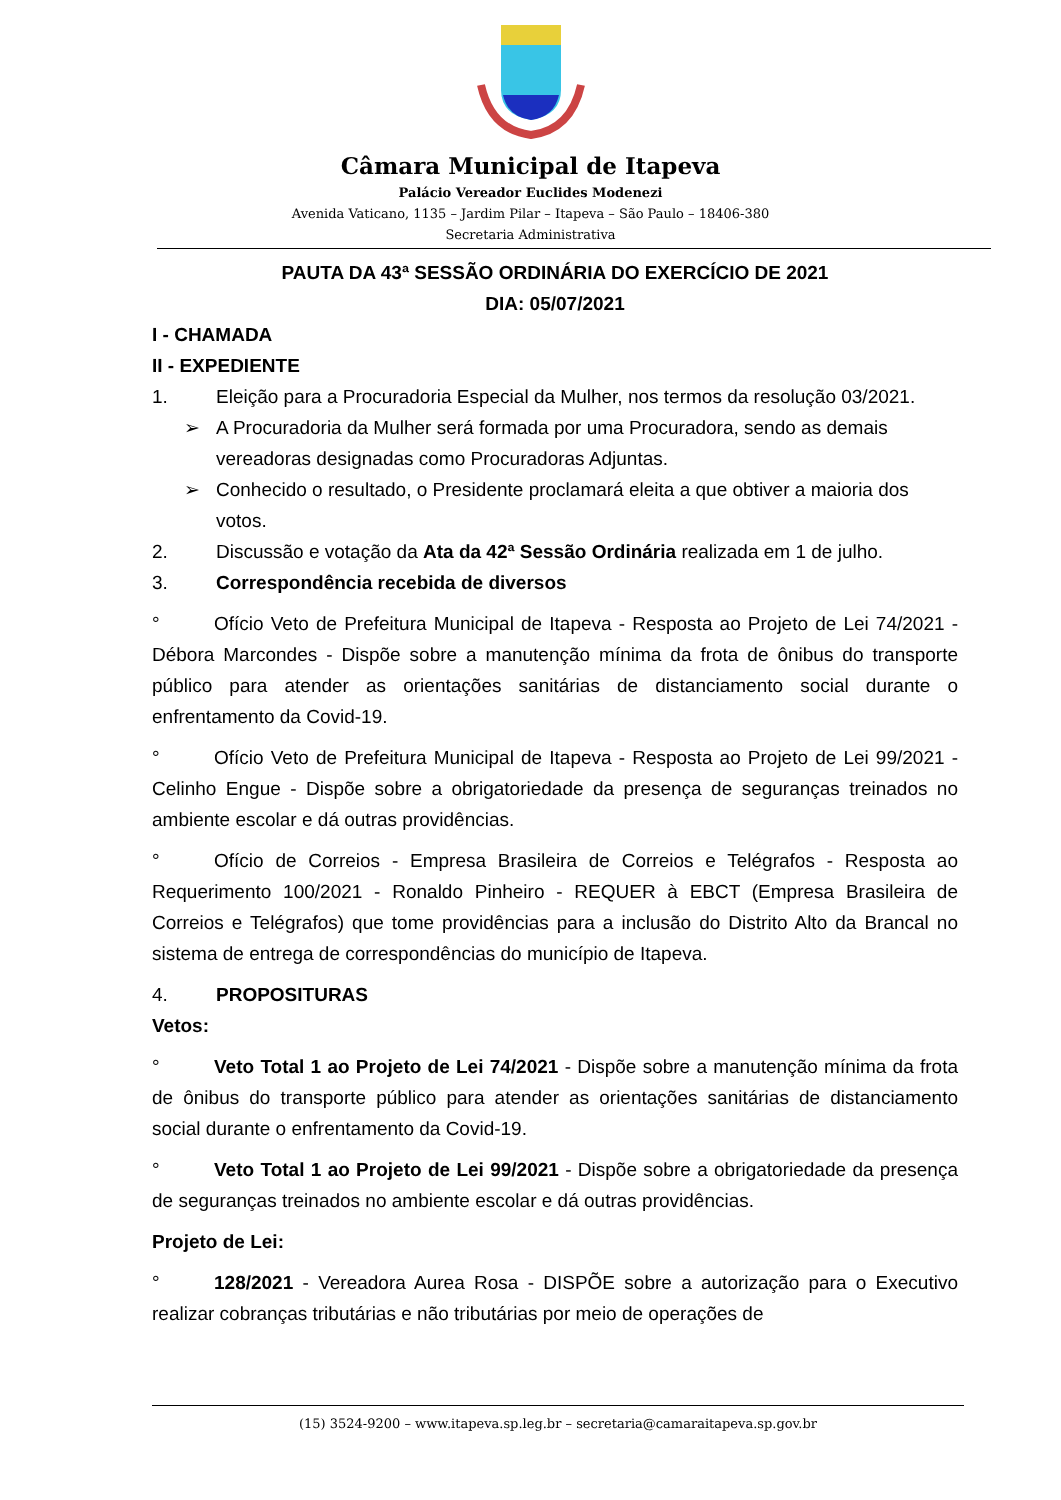Câmara Municipal de Itapeva
Palácio Vereador Euclides Modenezi
Avenida Vaticano, 1135 – Jardim Pilar – Itapeva – São Paulo – 18406-380
Secretaria Administrativa
PAUTA DA 43ª SESSÃO ORDINÁRIA DO EXERCÍCIO DE 2021
DIA: 05/07/2021
I - CHAMADA
II - EXPEDIENTE
1. Eleição para a Procuradoria Especial da Mulher, nos termos da resolução 03/2021.
➢ A Procuradoria da Mulher será formada por uma Procuradora, sendo as demais vereadoras designadas como Procuradoras Adjuntas.
➢ Conhecido o resultado, o Presidente proclamará eleita a que obtiver a maioria dos votos.
2. Discussão e votação da Ata da 42ª Sessão Ordinária realizada em 1 de julho.
3. Correspondência recebida de diversos
° Ofício Veto de Prefeitura Municipal de Itapeva - Resposta ao Projeto de Lei 74/2021 - Débora Marcondes - Dispõe sobre a manutenção mínima da frota de ônibus do transporte público para atender as orientações sanitárias de distanciamento social durante o enfrentamento da Covid-19.
° Ofício Veto de Prefeitura Municipal de Itapeva - Resposta ao Projeto de Lei 99/2021 - Celinho Engue - Dispõe sobre a obrigatoriedade da presença de seguranças treinados no ambiente escolar e dá outras providências.
° Ofício de Correios - Empresa Brasileira de Correios e Telégrafos - Resposta ao Requerimento 100/2021 - Ronaldo Pinheiro - REQUER à EBCT (Empresa Brasileira de Correios e Telégrafos) que tome providências para a inclusão do Distrito Alto da Brancal no sistema de entrega de correspondências do município de Itapeva.
4. PROPOSITURAS
Vetos:
° Veto Total 1 ao Projeto de Lei 74/2021 - Dispõe sobre a manutenção mínima da frota de ônibus do transporte público para atender as orientações sanitárias de distanciamento social durante o enfrentamento da Covid-19.
° Veto Total 1 ao Projeto de Lei 99/2021 - Dispõe sobre a obrigatoriedade da presença de seguranças treinados no ambiente escolar e dá outras providências.
Projeto de Lei:
° 128/2021 - Vereadora Aurea Rosa - DISPÕE sobre a autorização para o Executivo realizar cobranças tributárias e não tributárias por meio de operações de
(15) 3524-9200 – www.itapeva.sp.leg.br – secretaria@camaraitapeva.sp.gov.br